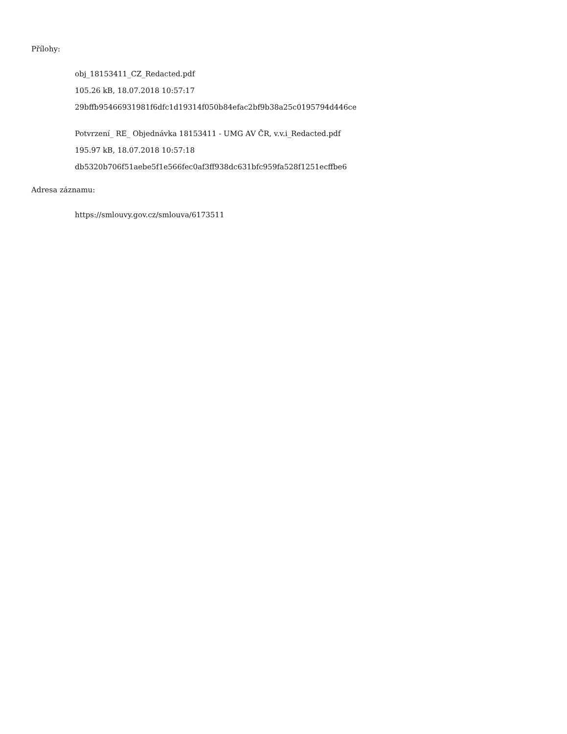Přílohy:
obj_18153411_CZ_Redacted.pdf
105.26 kB, 18.07.2018 10:57:17
29bffb95466931981f6dfc1d19314f050b84efac2bf9b38a25c0195794d446ce
Potvrzení_ RE_ Objednávka 18153411 - UMG AV ČR, v.v.i_Redacted.pdf
195.97 kB, 18.07.2018 10:57:18
db5320b706f51aebe5f1e566fec0af3ff938dc631bfc959fa528f1251ecffbe6
Adresa záznamu:
https://smlouvy.gov.cz/smlouva/6173511